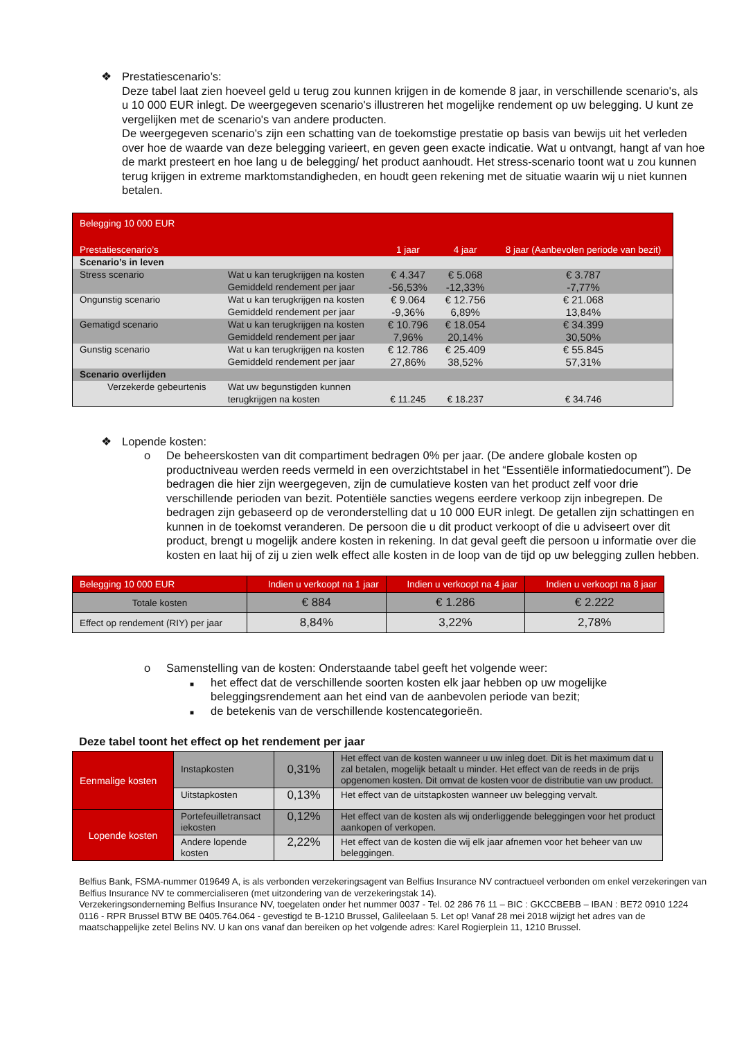❖ Prestatiescenario’s:
Deze tabel laat zien hoeveel geld u terug zou kunnen krijgen in de komende 8 jaar, in verschillende scenario's, als u 10 000 EUR inlegt. De weergegeven scenario's illustreren het mogelijke rendement op uw belegging. U kunt ze vergelijken met de scenario's van andere producten.
De weergegeven scenario's zijn een schatting van de toekomstige prestatie op basis van bewijs uit het verleden over hoe de waarde van deze belegging varieert, en geven geen exacte indicatie. Wat u ontvangt, hangt af van hoe de markt presteert en hoe lang u de belegging/ het product aanhoudt. Het stress-scenario toont wat u zou kunnen terug krijgen in extreme marktomstandigheden, en houdt geen rekening met de situatie waarin wij u niet kunnen betalen.
| Belegging 10 000 EUR | | | | |
| Prestatiescenario’s | | 1 jaar | 4 jaar | 8 jaar (Aanbevolen periode van bezit) |
| Scenario’s in leven | | | | |
| Stress scenario | Wat u kan terugkrijgen na kosten Gemiddeld rendement per jaar | € 4.347 -56,53% | € 5.068 -12,33% | € 3.787 -7,77% |
| Ongunstig scenario | Wat u kan terugkrijgen na kosten Gemiddeld rendement per jaar | € 9.064 -9,36% | € 12.756 6,89% | € 21.068 13,84% |
| Gematigd scenario | Wat u kan terugkrijgen na kosten Gemiddeld rendement per jaar | € 10.796 7,96% | € 18.054 20,14% | € 34.399 30,50% |
| Gunstig scenario | Wat u kan terugkrijgen na kosten Gemiddeld rendement per jaar | € 12.786 27,86% | € 25.409 38,52% | € 55.845 57,31% |
| Scenario overlijden | | | | |
| Verzekerde gebeurtenis | Wat uw begunstigden kunnen terugkrijgen na kosten | € 11.245 | € 18.237 | € 34.746 |
❖ Lopende kosten:
o De beheerskosten van dit compartiment bedragen 0% per jaar. (De andere globale kosten op productniveau werden reeds vermeld in een overzichtstabel in het “Essentiële informatiedocument”). De bedragen die hier zijn weergegeven, zijn de cumulatieve kosten van het product zelf voor drie verschillende perioden van bezit. Potentiële sancties wegens eerdere verkoop zijn inbegrepen. De bedragen zijn gebaseerd op de veronderstelling dat u 10 000 EUR inlegt. De getallen zijn schattingen en kunnen in de toekomst veranderen. De persoon die u dit product verkoopt of die u adviseert over dit product, brengt u mogelijk andere kosten in rekening. In dat geval geeft die persoon u informatie over die kosten en laat hij of zij u zien welk effect alle kosten in de loop van de tijd op uw belegging zullen hebben.
| Belegging 10 000 EUR | Indien u verkoopt na 1 jaar | Indien u verkoopt na 4 jaar | Indien u verkoopt na 8 jaar |
| --- | --- | --- | --- |
| Totale kosten | € 884 | € 1.286 | € 2.222 |
| Effect op rendement (RIY) per jaar | 8,84% | 3,22% | 2,78% |
o Samenstelling van de kosten: Onderstaande tabel geeft het volgende weer:
■
het effect dat de verschillende soorten kosten elk jaar hebben op uw mogelijke beleggingsrendement aan het eind van de aanbevolen periode van bezit;
■
de betekenis van de verschillende kostencategorieën.
Deze tabel toont het effect op het rendement per jaar
| Eenmalige kosten | Instapkosten | 0,31% | Het effect van de kosten wanneer u uw inleg doet. Dit is het maximum dat u zal betalen, mogelijk betaalt u minder. Het effect van de reeds in de prijs opgenomen kosten. Dit omvat de kosten voor de distributie van uw product. |
| | Uitstapkosten | 0,13% | Het effect van de uitstapkosten wanneer uw belegging vervalt. |
| Lopende kosten | Portefeuilletransact iekosten | 0,12% | Het effect van de kosten als wij onderliggende beleggingen voor het product aankopen of verkopen. |
| | Andere lopende kosten | 2,22% | Het effect van de kosten die wij elk jaar afnemen voor het beheer van uw beleggingen. |
Belfius Bank, FSMA-nummer 019649 A, is als verbonden verzekeringsagent van Belfius Insurance NV contractueel verbonden om enkel verzekeringen van Belfius Insurance NV te commercialiseren (met uitzondering van de verzekeringstak 14).
Verzekeringsonderneming Belfius Insurance NV, toegelaten onder het nummer 0037 - Tel. 02 286 76 11 – BIC : GKCCBEBB – IBAN : BE72 0910 1224 0116 - RPR Brussel BTW BE 0405.764.064 - gevestigd te B-1210 Brussel, Galileelaan 5. Let op! Vanaf 28 mei 2018 wijzigt het adres van de maatschappelijke zetel Belins NV. U kan ons vanaf dan bereiken op het volgende adres: Karel Rogierplein 11, 1210 Brussel.